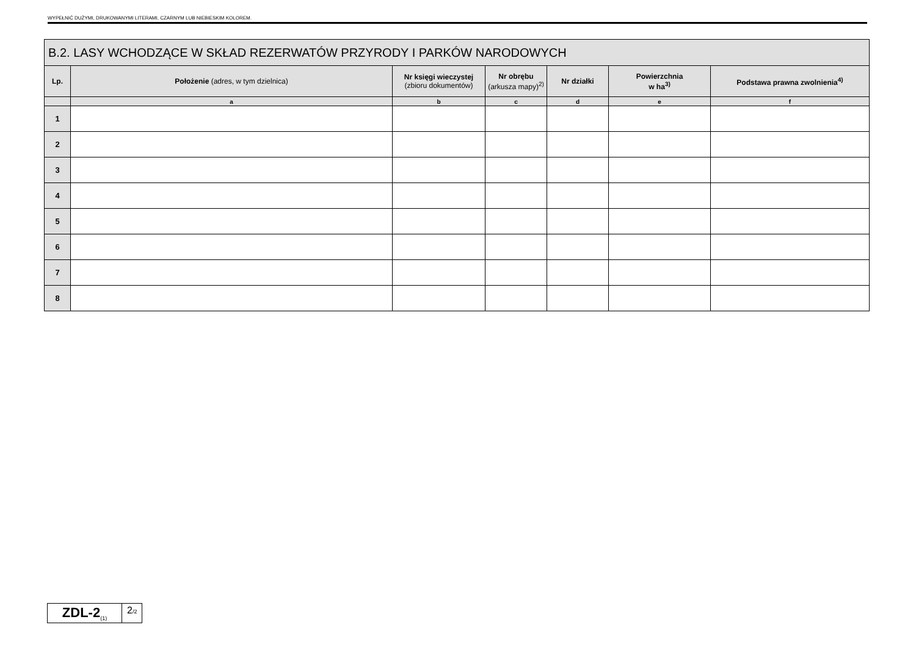WYPEŁNIĆ DUŻYMI, DRUKOWANYMI LITERAMI, CZARNYM LUB NIEBIESKIM KOLOREM.
| B.2. LASY WCHODZĄCE W SKŁAD REZERWATÓW PRZYRODY I PARKÓW NARODOWYCH | | | | | | |
| --- | --- | --- | --- | --- | --- | --- |
| Lp. | Położenie (adres, w tym dzielnica) | Nr księgi wieczystej (zbioru dokumentów) | Nr obrębu (arkusza mapy)<sup>2)</sup> | Nr działki | Powierzchnia w ha<sup>3)</sup> | Podstawa prawna zwolnienia<sup>4)</sup> |
| | a | b | c | d | e | f |
| 1 | | | | | | |
| 2 | | | | | | |
| 3 | | | | | | |
| 4 | | | | | | |
| 5 | | | | | | |
| 6 | | | | | | |
| 7 | | | | | | |
| 8 | | | | | | |
ZDL-2<sub>(1)</sub>
2/2